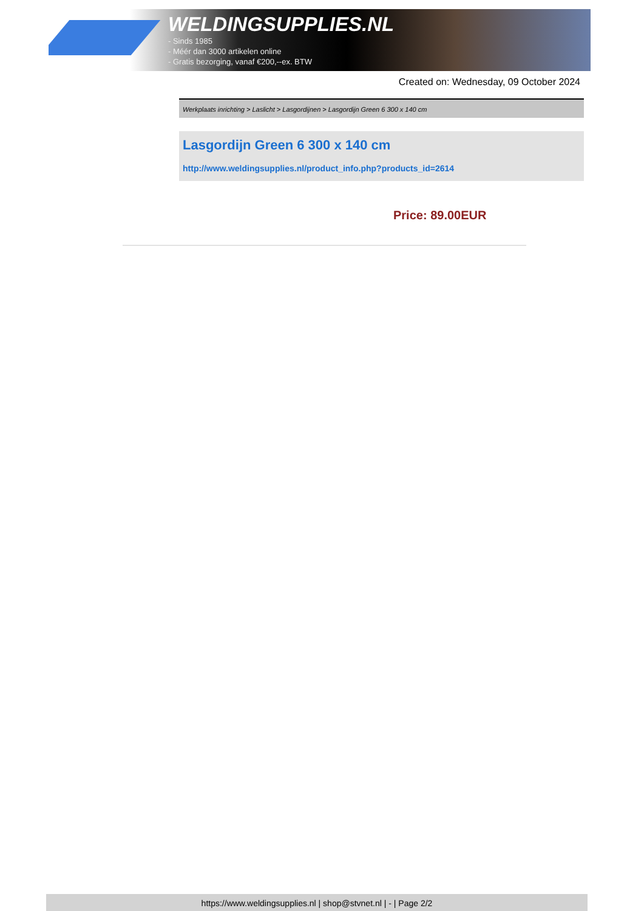WELDINGSUPPLIES.NL
- Sinds 1985
- Méér dan 3000 artikelen online
- Gratis bezorging, vanaf €200,--ex. BTW
Created on: Wednesday, 09 October 2024
Werkplaats inrichting > Laslicht > Lasgordijnen > Lasgordijn Green 6 300 x 140 cm
Lasgordijn Green 6 300 x 140 cm
http://www.weldingsupplies.nl/product_info.php?products_id=2614
Price: 89.00EUR
https://www.weldingsupplies.nl | shop@stvnet.nl | - | Page 2/2